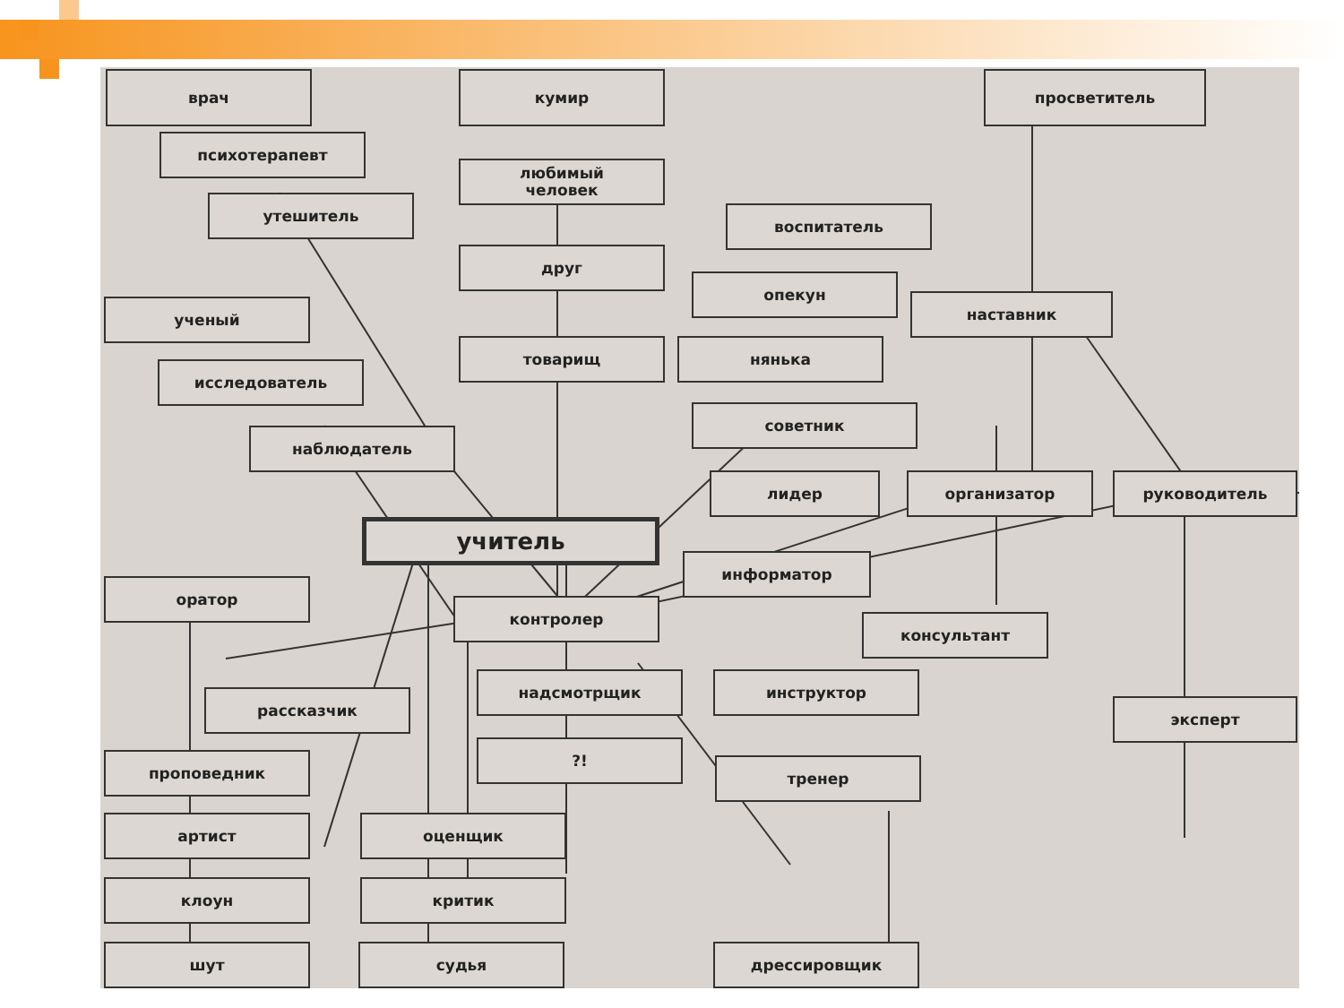врач кумир просветитель
психотерапевт
любимый
человек
утешитель
воспитатель
друг
опекун
наставник
ученый
товарищ нянька
исследователь
советник
наблюдатель
лидер организатор руководитель
учитель
информатор
оратор
контролер
консультант
надсмотрщик инструктор
рассказчик эксперт
?!
тренер
проповедник
артист оценщик
клоун критик
шут судья дрессировщик